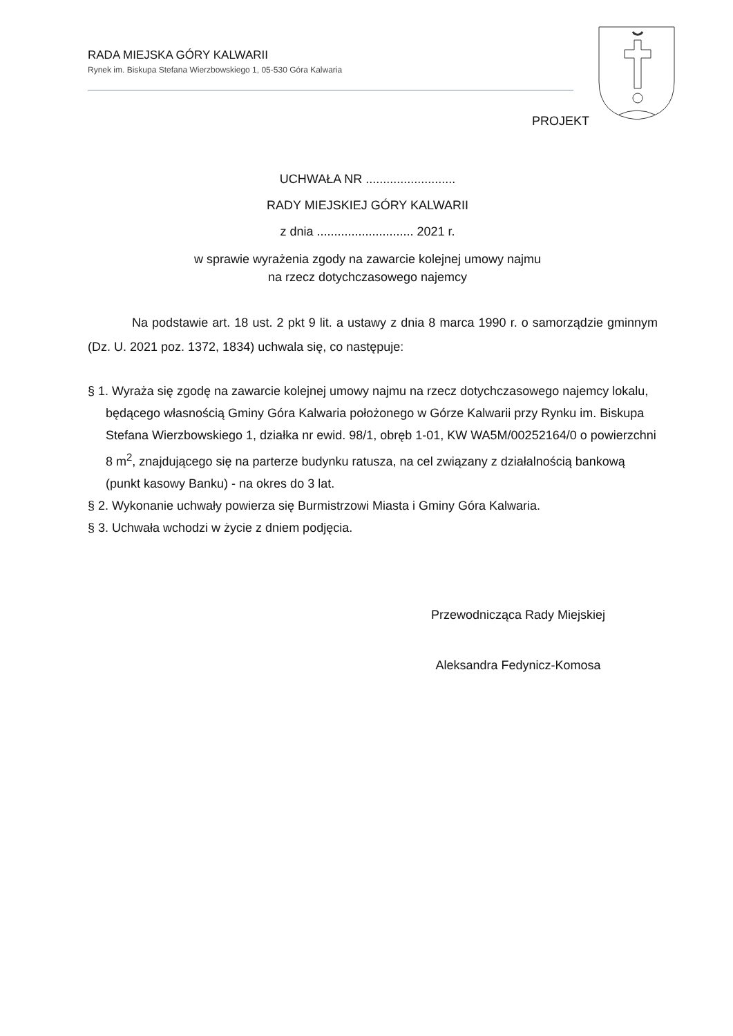RADA MIEJSKA GÓRY KALWARII
Rynek im. Biskupa Stefana Wierzbowskiego 1, 05-530 Góra Kalwaria
PROJEKT
UCHWAŁA NR ..........................
RADY MIEJSKIEJ GÓRY KALWARII
z dnia ............................ 2021 r.
w sprawie wyrażenia zgody na zawarcie kolejnej umowy najmu
na rzecz dotychczasowego najemcy
Na podstawie art. 18 ust. 2 pkt 9 lit. a ustawy z dnia 8 marca 1990 r. o samorządzie gminnym (Dz. U. 2021 poz. 1372, 1834) uchwala się, co następuje:
§ 1. Wyraża się zgodę na zawarcie kolejnej umowy najmu na rzecz dotychczasowego najemcy lokalu, będącego własnością Gminy Góra Kalwaria położonego w Górze Kalwarii przy Rynku im. Biskupa Stefana Wierzbowskiego 1, działka nr ewid. 98/1, obręb 1-01, KW WA5M/00252164/0 o powierzchni 8 m<sup>2</sup>, znajdującego się na parterze budynku ratusza, na cel związany z działalnością bankową (punkt kasowy Banku) - na okres do 3 lat.
§ 2. Wykonanie uchwały powierza się Burmistrzowi Miasta i Gminy Góra Kalwaria.
§ 3. Uchwała wchodzi w życie z dniem podjęcia.
Przewodnicząca Rady Miejskiej
Aleksandra Fedynicz-Komosa